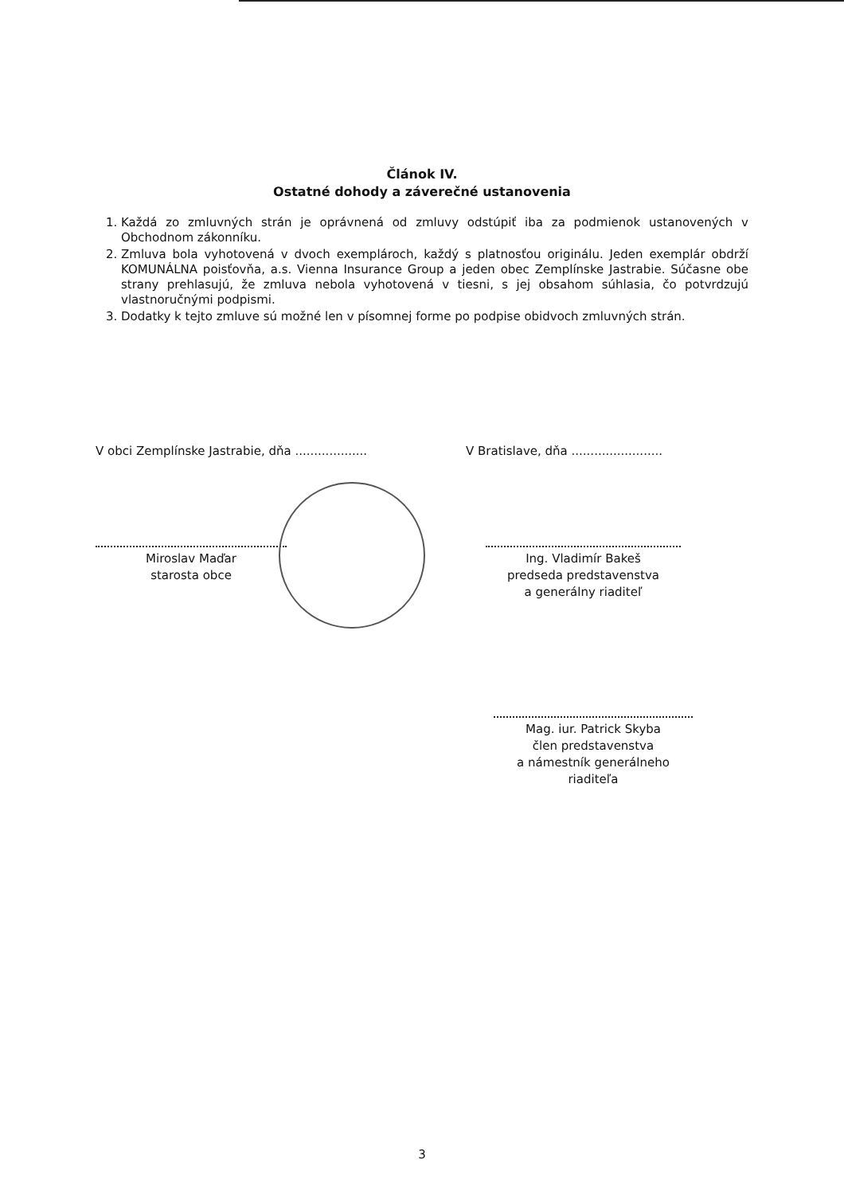Článok IV.
Ostatné dohody a záverečné ustanovenia
1. Každá zo zmluvných strán je oprávnená od zmluvy odstúpiť iba za podmienok ustanovených v Obchodnom zákonníku.
2. Zmluva bola vyhotovená v dvoch exemplároch, každý s platnosťou originálu. Jeden exemplár obdrží KOMUNÁLNA poisťovňa, a.s. Vienna Insurance Group a jeden obec Zemplínske Jastrabie. Súčasne obe strany prehlasujú, že zmluva nebola vyhotovená v tiesni, s jej obsahom súhlasia, čo potvrdzujú vlastnoručnými podpismi.
3. Dodatky k tejto zmluve sú možné len v písomnej forme po podpise obidvoch zmluvných strán.
V obci Zemplínske Jastrabie, dňa ...................
V Bratislave, dňa ........................
Miroslav Maďar
starosta obce
Ing. Vladimír Bakeš
predseda predstavenstva
a generálny riaditeľ
Mag. iur. Patrick Skyba
člen predstavenstva
a námestník generálneho riaditeľa
3